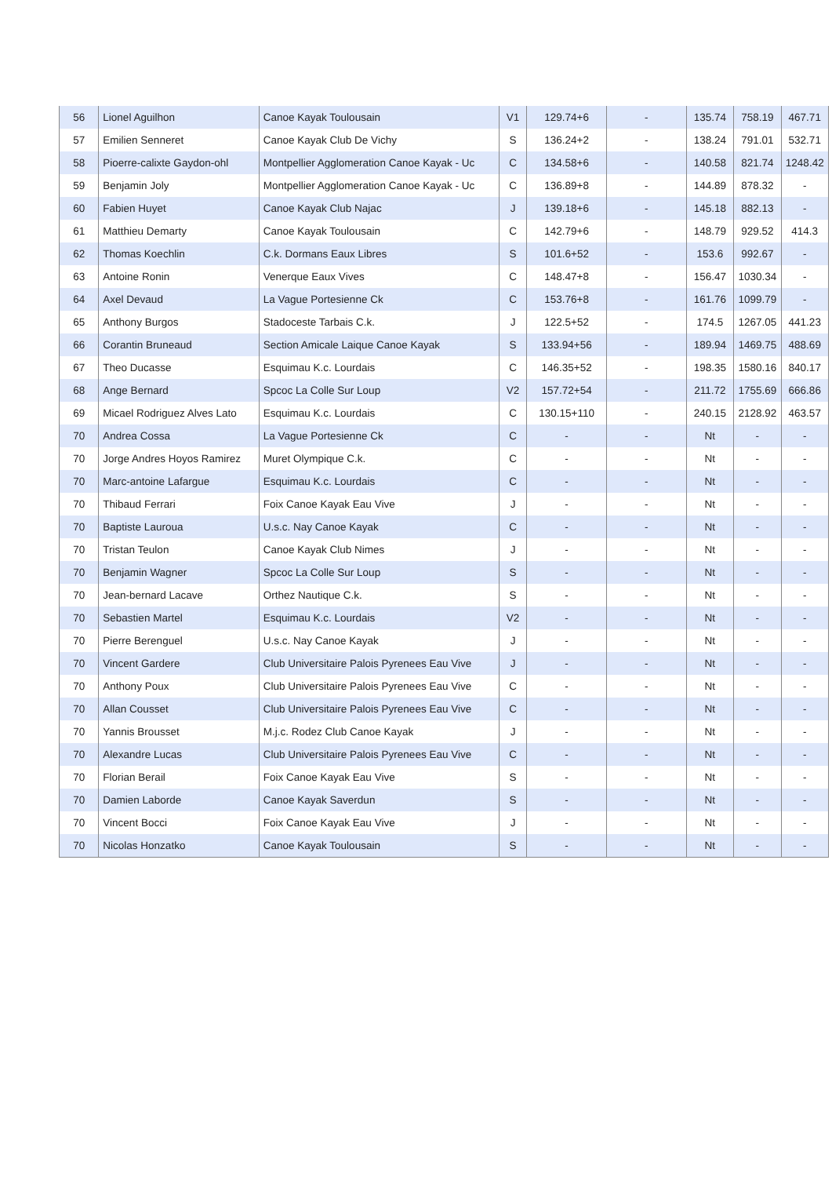| 56 | Lionel Aguilhon | Canoe Kayak Toulousain | V1 | 129.74+6 | - | 135.74 | 758.19 | 467.71 |
| 57 | Emilien Senneret | Canoe Kayak Club De Vichy | S | 136.24+2 | - | 138.24 | 791.01 | 532.71 |
| 58 | Pioerre-calixte Gaydon-ohl | Montpellier Agglomeration Canoe Kayak - Uc | C | 134.58+6 | - | 140.58 | 821.74 | 1248.42 |
| 59 | Benjamin Joly | Montpellier Agglomeration Canoe Kayak - Uc | C | 136.89+8 | - | 144.89 | 878.32 | - |
| 60 | Fabien Huyet | Canoe Kayak Club Najac | J | 139.18+6 | - | 145.18 | 882.13 | - |
| 61 | Matthieu Demarty | Canoe Kayak Toulousain | C | 142.79+6 | - | 148.79 | 929.52 | 414.3 |
| 62 | Thomas Koechlin | C.k. Dormans Eaux Libres | S | 101.6+52 | - | 153.6 | 992.67 | - |
| 63 | Antoine Ronin | Venerque Eaux Vives | C | 148.47+8 | - | 156.47 | 1030.34 | - |
| 64 | Axel Devaud | La Vague Portesienne Ck | C | 153.76+8 | - | 161.76 | 1099.79 | - |
| 65 | Anthony Burgos | Stadoceste Tarbais C.k. | J | 122.5+52 | - | 174.5 | 1267.05 | 441.23 |
| 66 | Corantin Bruneaud | Section Amicale Laique Canoe Kayak | S | 133.94+56 | - | 189.94 | 1469.75 | 488.69 |
| 67 | Theo Ducasse | Esquimau K.c. Lourdais | C | 146.35+52 | - | 198.35 | 1580.16 | 840.17 |
| 68 | Ange Bernard | Spcoc La Colle Sur Loup | V2 | 157.72+54 | - | 211.72 | 1755.69 | 666.86 |
| 69 | Micael Rodriguez Alves Lato | Esquimau K.c. Lourdais | C | 130.15+110 | - | 240.15 | 2128.92 | 463.57 |
| 70 | Andrea Cossa | La Vague Portesienne Ck | C | - | - | Nt | - | - |
| 70 | Jorge Andres Hoyos Ramirez | Muret Olympique C.k. | C | - | - | Nt | - | - |
| 70 | Marc-antoine Lafargue | Esquimau K.c. Lourdais | C | - | - | Nt | - | - |
| 70 | Thibaud Ferrari | Foix Canoe Kayak Eau Vive | J | - | - | Nt | - | - |
| 70 | Baptiste Lauroua | U.s.c. Nay Canoe Kayak | C | - | - | Nt | - | - |
| 70 | Tristan Teulon | Canoe Kayak Club Nimes | J | - | - | Nt | - | - |
| 70 | Benjamin Wagner | Spcoc La Colle Sur Loup | S | - | - | Nt | - | - |
| 70 | Jean-bernard Lacave | Orthez Nautique C.k. | S | - | - | Nt | - | - |
| 70 | Sebastien Martel | Esquimau K.c. Lourdais | V2 | - | - | Nt | - | - |
| 70 | Pierre Berenguel | U.s.c. Nay Canoe Kayak | J | - | - | Nt | - | - |
| 70 | Vincent Gardere | Club Universitaire Palois Pyrenees Eau Vive | J | - | - | Nt | - | - |
| 70 | Anthony Poux | Club Universitaire Palois Pyrenees Eau Vive | C | - | - | Nt | - | - |
| 70 | Allan Cousset | Club Universitaire Palois Pyrenees Eau Vive | C | - | - | Nt | - | - |
| 70 | Yannis Brousset | M.j.c. Rodez Club Canoe Kayak | J | - | - | Nt | - | - |
| 70 | Alexandre Lucas | Club Universitaire Palois Pyrenees Eau Vive | C | - | - | Nt | - | - |
| 70 | Florian Berail | Foix Canoe Kayak Eau Vive | S | - | - | Nt | - | - |
| 70 | Damien Laborde | Canoe Kayak Saverdun | S | - | - | Nt | - | - |
| 70 | Vincent Bocci | Foix Canoe Kayak Eau Vive | J | - | - | Nt | - | - |
| 70 | Nicolas Honzatko | Canoe Kayak Toulousain | S | - | - | Nt | - | - |